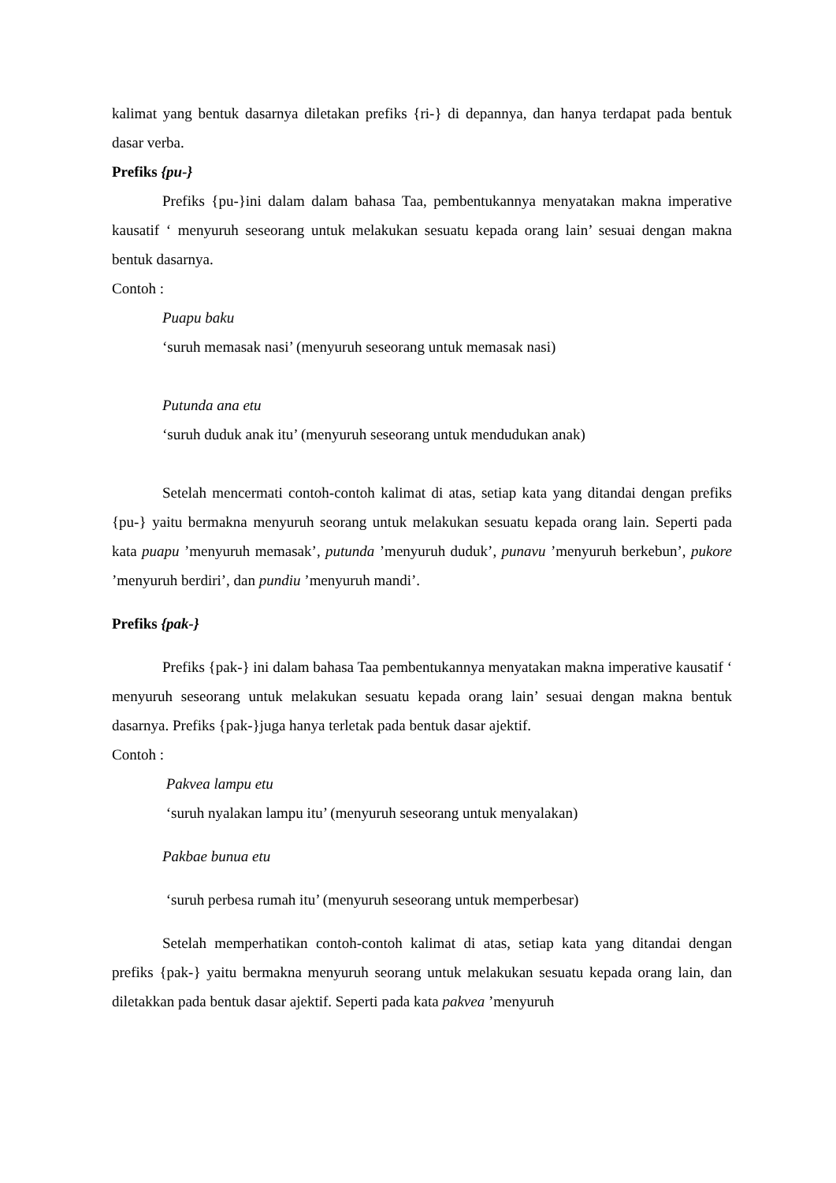kalimat yang bentuk dasarnya diletakan prefiks {ri-} di depannya, dan hanya terdapat pada bentuk dasar verba.
Prefiks {pu-}
Prefiks {pu-}ini dalam dalam bahasa Taa, pembentukannya menyatakan makna imperative kausatif ‘ menyuruh seseorang untuk melakukan sesuatu kepada orang lain’ sesuai dengan makna bentuk dasarnya.
Contoh :
Puapu baku
‘suruh memasak nasi’ (menyuruh seseorang untuk memasak nasi)
Putunda ana etu
‘suruh duduk anak itu’ (menyuruh seseorang untuk mendudukan anak)
Setelah mencermati contoh-contoh kalimat di atas, setiap kata yang ditandai dengan prefiks {pu-} yaitu bermakna menyuruh seorang untuk melakukan sesuatu kepada orang lain. Seperti pada kata puapu ’menyuruh memasak’, putunda ’menyuruh duduk’, punavu ’menyuruh berkebun’, pukore ’menyuruh berdiri’, dan pundiu ’menyuruh mandi’.
Prefiks {pak-}
Prefiks {pak-} ini dalam bahasa Taa pembentukannya menyatakan makna imperative kausatif ‘ menyuruh seseorang untuk melakukan sesuatu kepada orang lain’ sesuai dengan makna bentuk dasarnya. Prefiks {pak-}juga hanya terletak pada bentuk dasar ajektif.
Contoh :
Pakvea lampu etu
‘suruh nyalakan lampu itu’ (menyuruh seseorang untuk menyalakan)
Pakbae bunua etu
‘suruh perbesa rumah itu’ (menyuruh seseorang untuk memperbesar)
Setelah memperhatikan contoh-contoh kalimat di atas, setiap kata yang ditandai dengan prefiks {pak-} yaitu bermakna menyuruh seorang untuk melakukan sesuatu kepada orang lain, dan diletakkan pada bentuk dasar ajektif. Seperti pada kata pakvea ’menyuruh